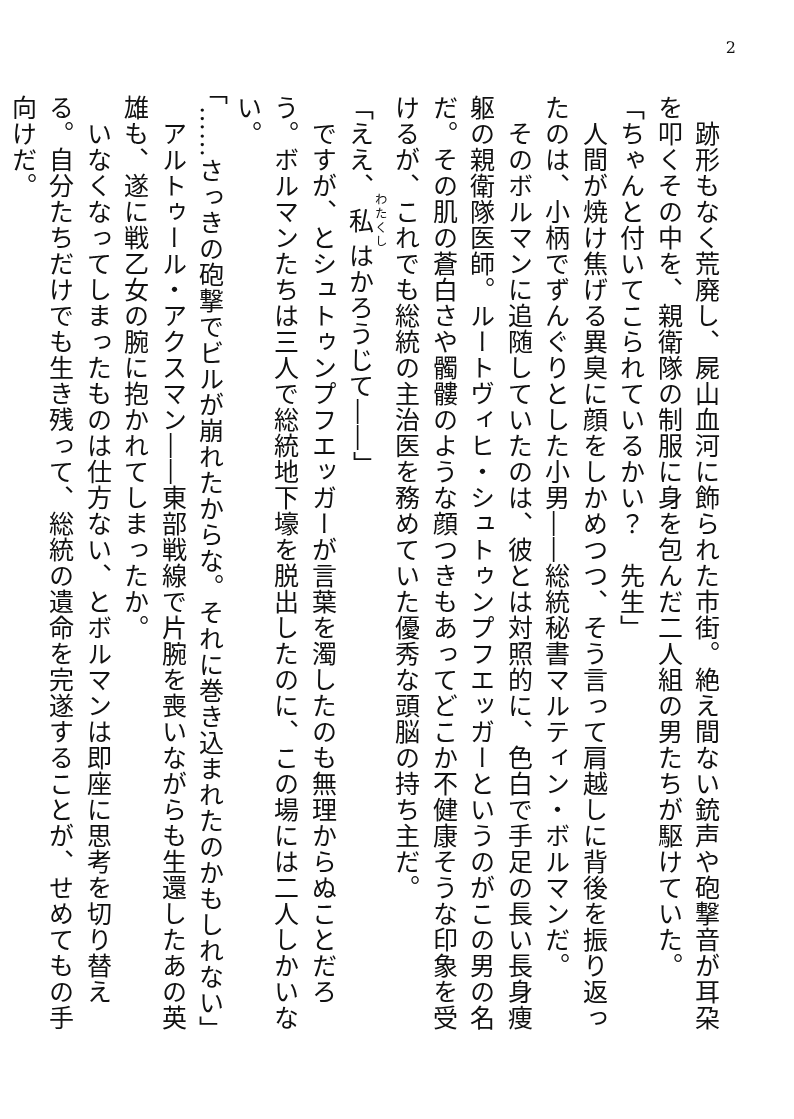2
　跡形もなく荒廃し、屍山血河に飾られた市街。絶え間ない銃声や砲撃音が耳朶を叩くその中を、親衛隊の制服に身を包んだ二人組の男たちが駆けていた。
「ちゃんと付いてこられているかい？　先生」
　人間が焼け焦げる異臭に顔をしかめつつ、そう言って肩越しに背後を振り返ったのは、小柄でずんぐりとした小男――総統秘書マルティン・ボルマンだ。
　そのボルマンに追随していたのは、彼とは対照的に、色白で手足の長い長身痩躯の親衛隊医師。ルートヴィヒ・シュトゥンプフエッガーというのがこの男の名だ。その肌の蒼白さや髑髏のような顔つきもあってどこか不健康そうな印象を受けるが、これでも総統の主治医を務めていた優秀な頭脳の持ち主だ。
「ええ、私はかろうじて――」
　ですが、とシュトゥンプフエッガーが言葉を濁したのも無理からぬことだろう。ボルマンたちは三人で総統地下壕を脱出したのに、この場には二人しかいない。
「……さっきの砲撃でビルが崩れたからな。それに巻き込まれたのかもしれない」
　アルトゥール・アクスマン――東部戦線で片腕を喪いながらも生還したあの英雄も、遂に戦乙女の腕に抱かれてしまったか。
　いなくなってしまったものは仕方ない、とボルマンは即座に思考を切り替える。自分たちだけでも生き残って、総統の遺命を完遂することが、せめてもの手向けだ。